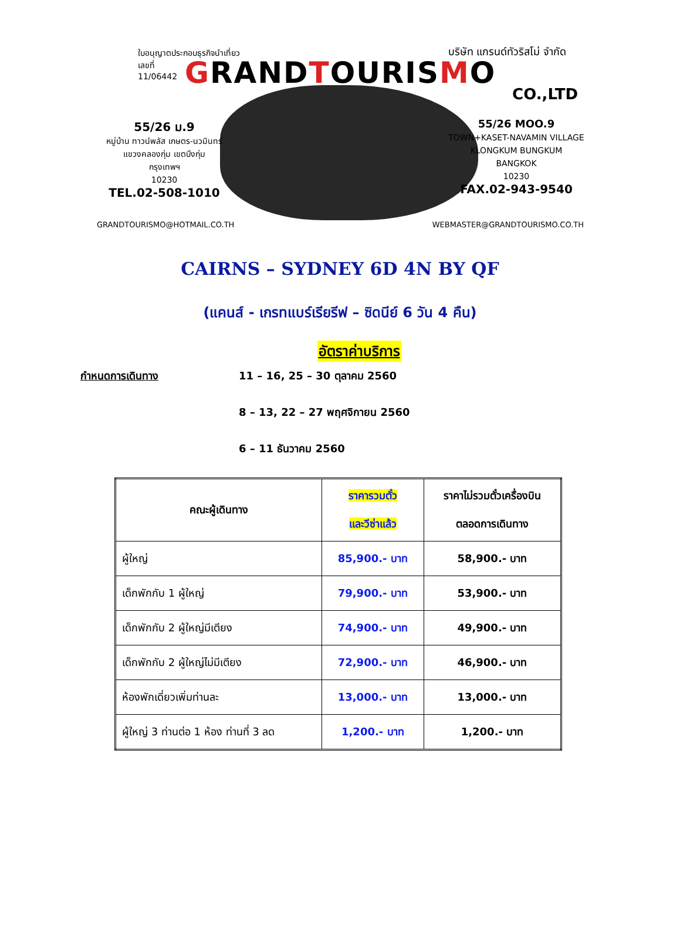ใบอนุญาตประกอบธุรกิจนำเที่ยว
เลขที่
11/06442
บริษัท แกรนด์ทัวริสโม่ จำกัด
GRANDTOURISMO
CO.,LTD
55/26 ม.9
หมู่บ้าน ทาวน์พลัส เกษตร-นวมินทร์
แขวงคลองกุ่ม เขตบึงกุ่ม
กรุงเทพฯ
10230
TEL.02-508-1010
55/26 MOO.9
TOWN+KASET-NAVAMIN VILLAGE
KLONGKUM BUNGKUM
BANGKOK
10230
FAX.02-943-9540
GRANDTOURISMO@HOTMAIL.CO.TH WEBMASTER@GRANDTOURISMO.CO.TH
CAIRNS – SYDNEY 6D 4N BY QF
(แคนส์ - เกรทแบร์เรียรีฟ – ซิดนีย์ 6 วัน 4 คืน)
อัตราค่าบริการ
กำหนดการเดินทาง 11 – 16, 25 – 30 ตุลาคม 2560
8 – 13, 22 – 27 พฤศจิกายน 2560
6 – 11 ธันวาคม 2560
| คณะผู้เดินทาง | ราคารวมตั๋ว และวีซ่าแล้ว | ราคาไม่รวมตั๋วเครื่องบิน ตลอดการเดินทาง |
| --- | --- | --- |
| ผู้ใหญ่ | 85,900.- บาท | 58,900.- บาท |
| เด็กพักกับ 1 ผู้ใหญ่ | 79,900.- บาท | 53,900.- บาท |
| เด็กพักกับ 2 ผู้ใหญ่มีเตียง | 74,900.- บาท | 49,900.- บาท |
| เด็กพักกับ 2 ผู้ใหญ่ไม่มีเตียง | 72,900.- บาท | 46,900.- บาท |
| ห้องพักเดี่ยวเพิ่มท่านละ | 13,000.- บาท | 13,000.- บาท |
| ผู้ใหญ่ 3 ท่านต่อ 1 ห้อง ท่านที่ 3 ลด | 1,200.- บาท | 1,200.- บาท |